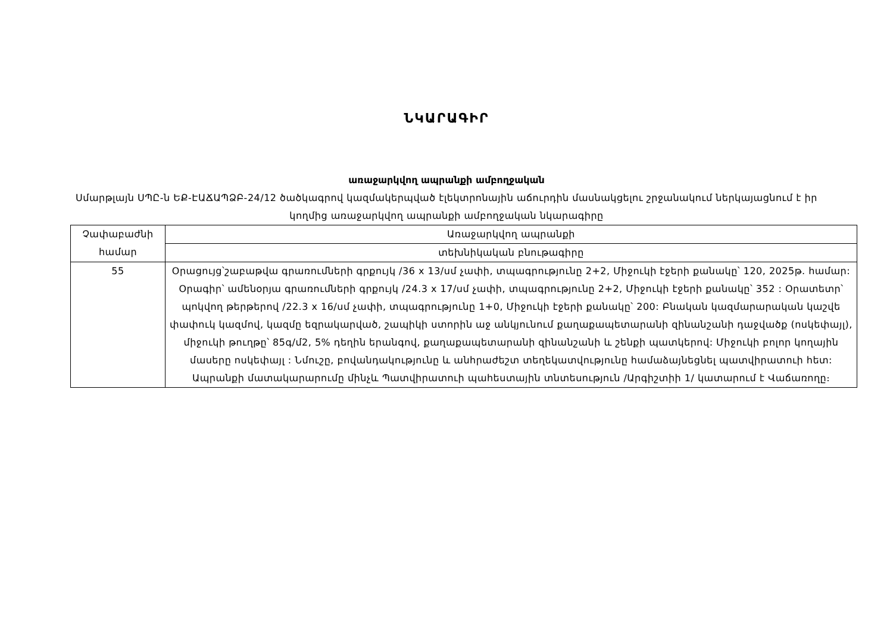ՆԿԱՐԱԳԻՐ
առաջարկվող ապրանքի ամբողջական
Սմարթլայն ՍՊԸ-ն ԵՔ-ԷԱՃԱՊՁԲ-24/12 ծածկագրով կազմակերպված էլեկտրոնային աճուրդին մասնակցելու շրջանակում ներկայացնում է իր կողմից առաջարկվող ապրանքի ամբողջական նկարագիրը
| Չափաբաժնի համար | Առաջարկվող ապրանքի |
| --- | --- |
| | տեխնիկական բնութագիրը |
| 55 | Օրացույց՝շաբաթվա գրառումների գրքույկ /36 x 13/սմ չափի, տպագրությունը 2+2, Միջուկի էջերի քանակը՝ 120, 2025թ. համար: Օրագիր՝ ամենօրյա գրառումների գրքույկ /24.3 x 17/սմ չափի, տպագրությունը 2+2, Միջուկի էջերի քանակը՝ 352 : Օրատետր՝ պոկվող թերթերով /22.3 x 16/սմ չափի, տպագրությունը 1+0, Միջուկի էջերի քանակը՝ 200: Բնական կազմարարական կաշվե փափուկ կազմով, կազմը եզրակարված, շապիկի ստորին աջ անկյունում քաղաքապետարանի զինանշանի դաջվածք (ոսկեփայլ), միջուկի թուղթը՝ 85գ/մ2, 5% դեղին երանգով, քաղաքապետարանի զինանշանի և շենքի պատկերով: Միջուկի բոլոր կողային մասերը ոսկեփայլ : Նմուշը, բովանդակությունը և անհրաժեշտ տեղեկատվությունը համաձայնեցնել պատվիրատուի հետ: Ապրանքի մատակարարումը մինչև Պատվիրատուի պահեստային տնտեսություն /Արգիշտիի 1/ կատարում է Վաճառողը։ |